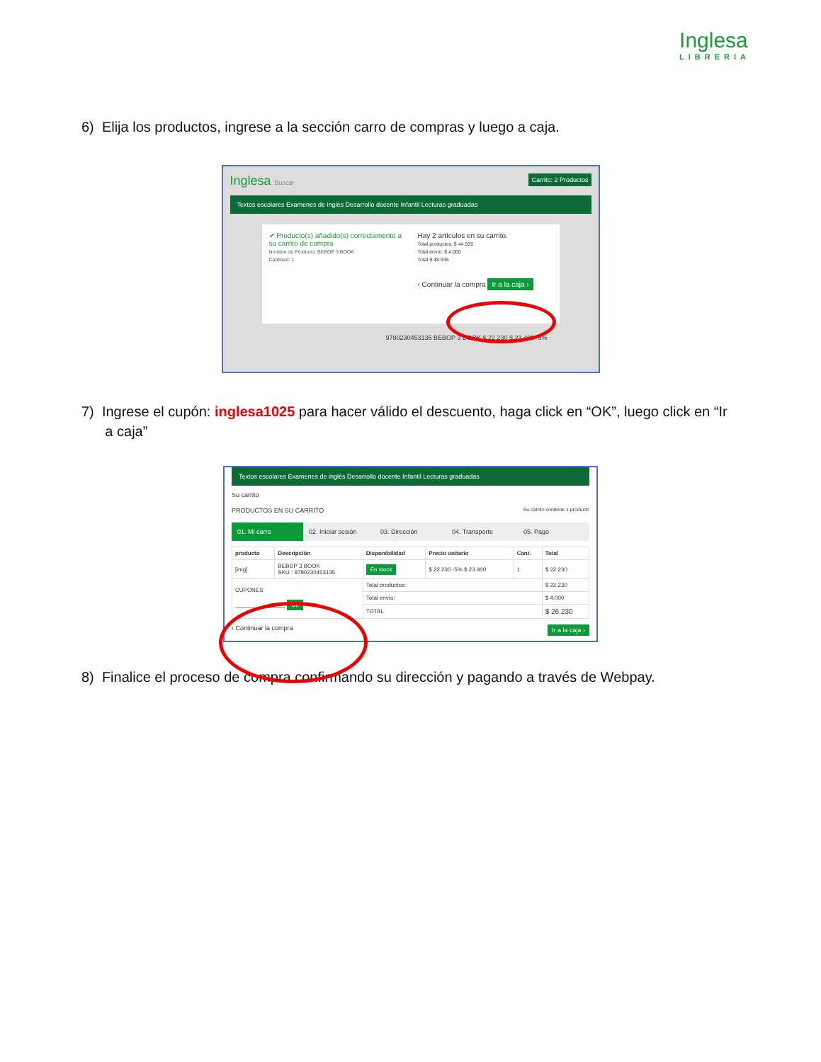Inglesa
LIBRERIA
6) Elija los productos, ingrese a la sección carro de compras y luego a caja.
Inglesa Buscar Carrito: 2 Productos
Textos escolares Examenes de inglés Desarrollo docente Infantil Lecturas graduadas
✔ Producto(s) añadido(s) correctamente a su carrito de compra
Nombre de Producto: BEBOP 3 BOOK
Cantidad: 1
Hay 2 artículos en su carrito.
Total productos: $ 44.935
Total envío: $ 4.000
Total $ 48.935
‹ Continuar la compra Ir a la caja ›
9780230453135 BEBOP 3 BOOK $ 22.230 $ 23.400 -5%
7) Ingrese el cupón: inglesa1025 para hacer válido el descuento, haga click en “OK”, luego click en “Ir
a caja”
Textos escolares Examenes de inglés Desarrollo docente Infantil Lecturas graduadas
Su carrito
PRODUCTOS EN SU CARRITO Su carrito contiene 1 producto
01. Mi carro 02. Iniciar sesión 03. Dirección 04. Transporte 05. Pago
| producto | Descripción | Disponibilidad | Precio unitario | Cant. | Total |
| --- | --- | --- | --- | --- | --- |
| [img] | BEBOP 3 BOOK SKU : 9780230453135 | En stock | $ 22.230 -5% $ 23.400 | 1 | $ 22.230 |
| CUPONES ________________ Ok | | Total productos: | | | $ 22.230 |
| | | Total envío: | | | $ 4.000 |
| | | TOTAL | | | $ 26.230 |
‹ Continuar la compra Ir a la caja ›
8) Finalice el proceso de compra confirmando su dirección y pagando a través de Webpay.